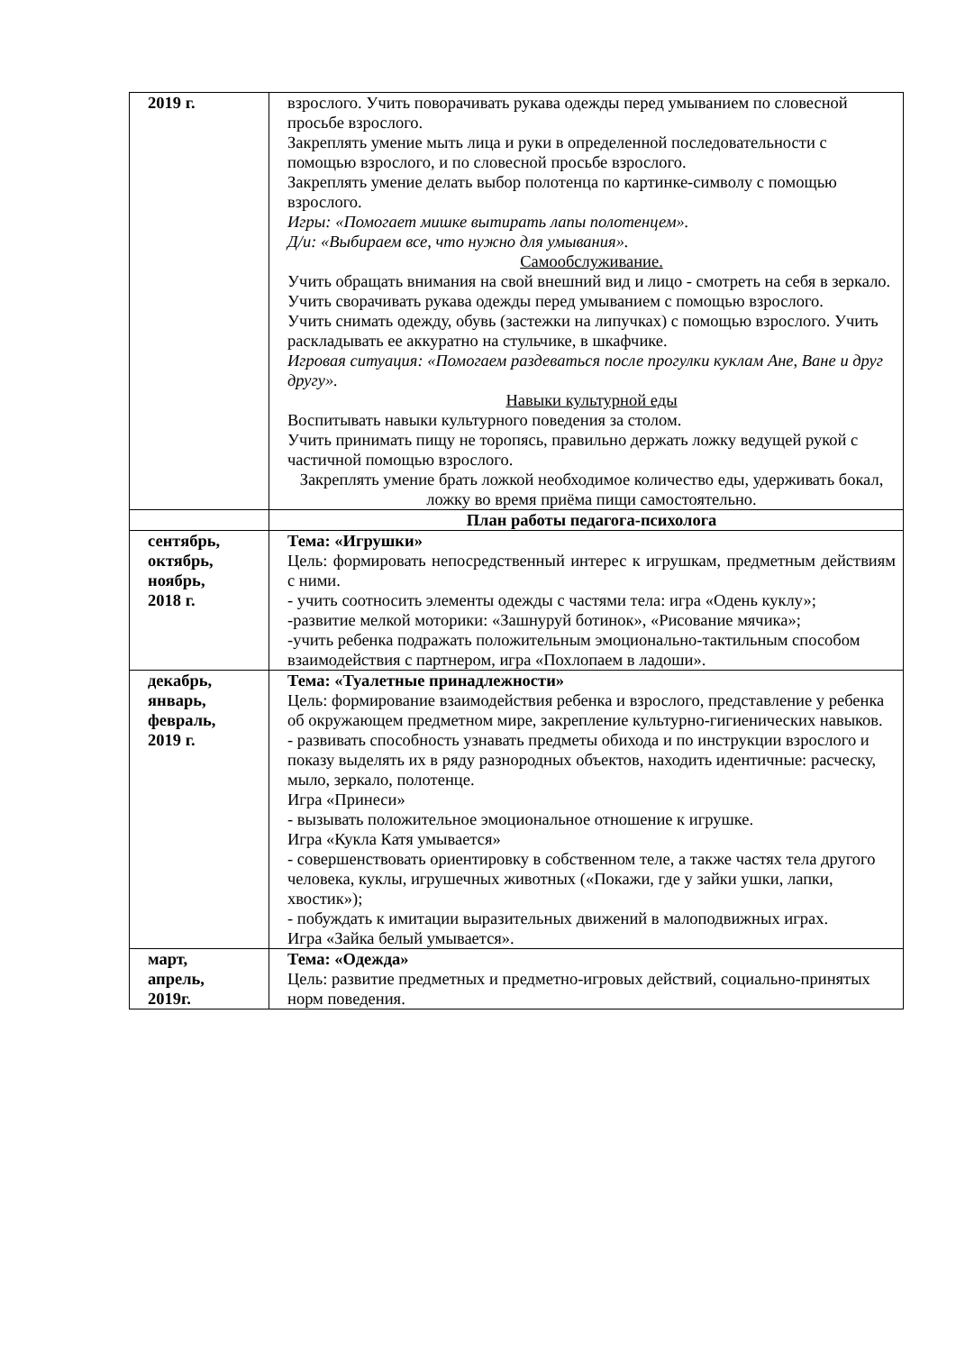| 2019 г. | взрослого. Учить поворачивать рукава одежды перед умыванием по словесной просьбе взрослого. Закреплять умение мыть лица и руки в определенной последовательности с помощью взрослого, и по словесной просьбе взрослого. Закреплять умение делать выбор полотенца по картинке-символу с помощью взрослого. Игры: «Помогает мишке вытирать лапы полотенцем». Д/и: «Выбираем все, что нужно для умывания». Самообслуживание. Учить обращать внимания на свой внешний вид и лицо - смотреть на себя в зеркало. Учить сворачивать рукава одежды перед умыванием с помощью взрослого. Учить снимать одежду, обувь (застежки на липучках) с помощью взрослого. Учить раскладывать ее аккуратно на стульчике, в шкафчике. Игровая ситуация: «Помогаем раздеваться после прогулки куклам Ане, Ване и друг другу». Навыки культурной еды Воспитывать навыки культурного поведения за столом. Учить принимать пищу не торопясь, правильно держать ложку ведущей рукой с частичной помощью взрослого. Закреплять умение брать ложкой необходимое количество еды, удерживать бокал, ложку во время приёма пищи самостоятельно. |
| | План работы педагога-психолога |
| сентябрь, октябрь, ноябрь, 2018 г. | Тема: «Игрушки» Цель: формировать непосредственный интерес к игрушкам, предметным действиям с ними. - учить соотносить элементы одежды с частями тела: игра «Одень куклу»; -развитие мелкой моторики: «Зашнуруй ботинок», «Рисование мячика»; -учить ребенка подражать положительным эмоционально-тактильным способом взаимодействия с партнером, игра «Похлопаем в ладоши». |
| декабрь, январь, февраль, 2019 г. | Тема: «Туалетные принадлежности» Цель: формирование взаимодействия ребенка и взрослого, представление у ребенка об окружающем предметном мире, закрепление культурно-гигиенических навыков. - развивать способность узнавать предметы обихода и по инструкции взрослого и показу выделять их в ряду разнородных объектов, находить идентичные: расческу, мыло, зеркало, полотенце. Игра «Принеси» - вызывать положительное эмоциональное отношение к игрушке. Игра «Кукла Катя умывается» - совершенствовать ориентировку в собственном теле, а также частях тела другого человека, куклы, игрушечных животных («Покажи, где у зайки ушки, лапки, хвостик»); - побуждать к имитации выразительных движений в малоподвижных играх. Игра «Зайка белый умывается». |
| март, апрель, 2019г. | Тема: «Одежда» Цель: развитие предметных и предметно-игровых действий, социально-принятых норм поведения. |